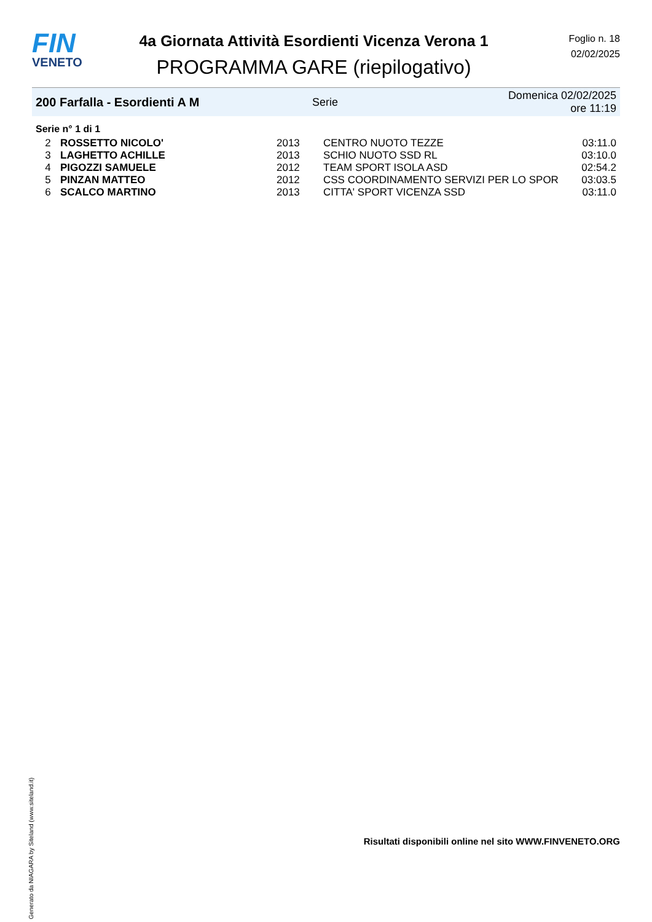FIN
VENETO
4a Giornata Attività Esordienti Vicenza Verona 1
PROGRAMMA GARE (riepilogativo)
Foglio n. 18
02/02/2025
200 Farfalla - Esordienti A M Serie Domenica 02/02/2025 ore 11:19
Serie n° 1 di 1
| 2 | ROSSETTO NICOLO' | 2013 | CENTRO NUOTO TEZZE | 03:11.0 |
| 3 | LAGHETTO ACHILLE | 2013 | SCHIO NUOTO SSD RL | 03:10.0 |
| 4 | PIGOZZI SAMUELE | 2012 | TEAM SPORT ISOLA ASD | 02:54.2 |
| 5 | PINZAN MATTEO | 2012 | CSS COORDINAMENTO SERVIZI PER LO SPOR | 03:03.5 |
| 6 | SCALCO MARTINO | 2013 | CITTA' SPORT VICENZA SSD | 03:11.0 |
Generato da NIAGARA by Siteland (www.siteland.it)
Risultati disponibili online nel sito WWW.FINVENETO.ORG